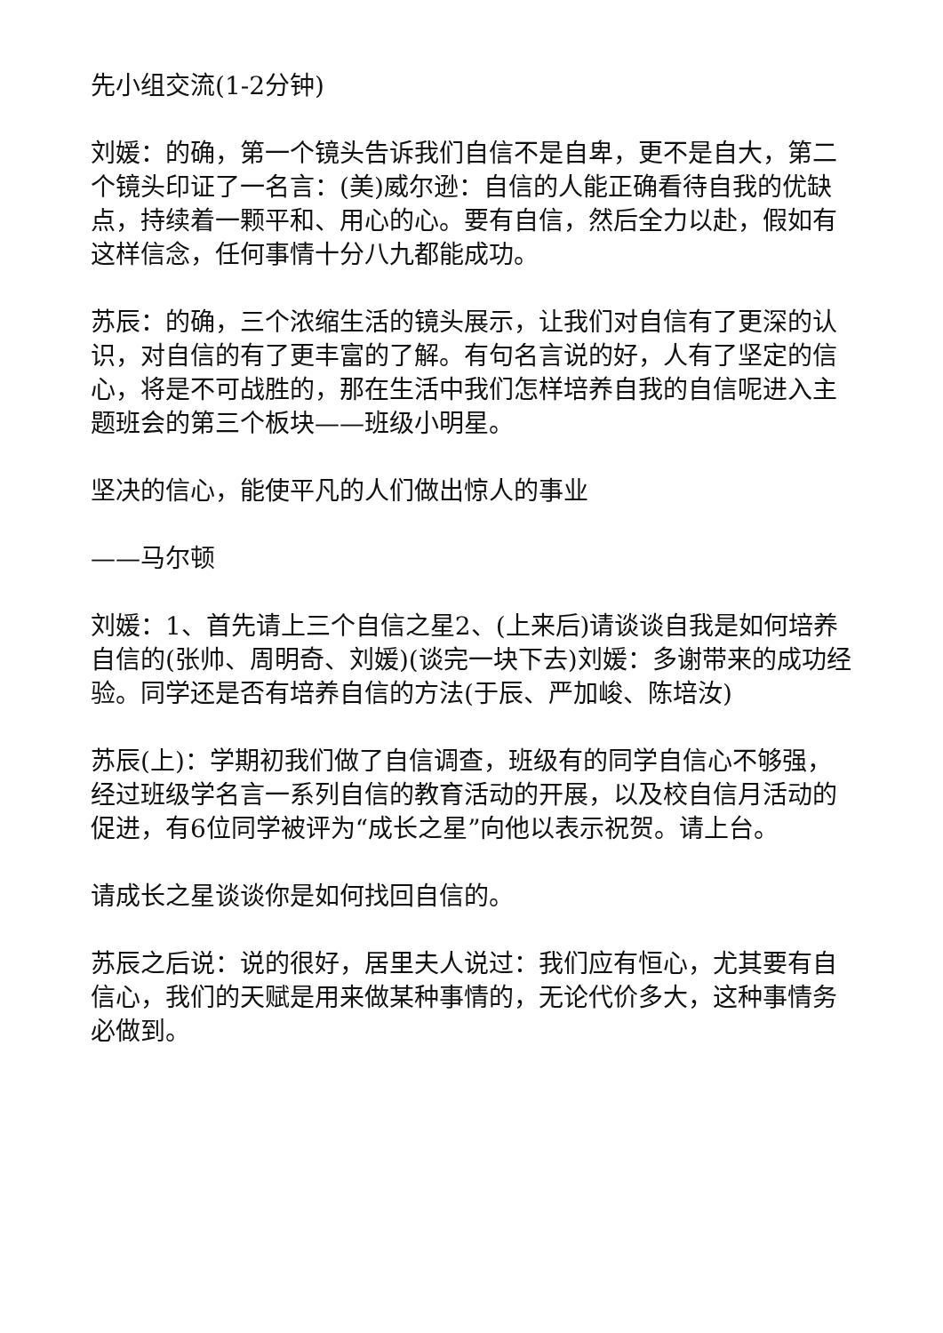先小组交流(1-2分钟)
刘媛：的确，第一个镜头告诉我们自信不是自卑，更不是自大，第二个镜头印证了一名言：(美)威尔逊：自信的人能正确看待自我的优缺点，持续着一颗平和、用心的心。要有自信，然后全力以赴，假如有这样信念，任何事情十分八九都能成功。
苏辰：的确，三个浓缩生活的镜头展示，让我们对自信有了更深的认识，对自信的有了更丰富的了解。有句名言说的好，人有了坚定的信心，将是不可战胜的，那在生活中我们怎样培养自我的自信呢进入主题班会的第三个板块——班级小明星。
坚决的信心，能使平凡的人们做出惊人的事业
——马尔顿
刘媛：1、首先请上三个自信之星2、(上来后)请谈谈自我是如何培养自信的(张帅、周明奇、刘媛)(谈完一块下去)刘媛：多谢带来的成功经验。同学还是否有培养自信的方法(于辰、严加峻、陈培汝)
苏辰(上)：学期初我们做了自信调查，班级有的同学自信心不够强，经过班级学名言一系列自信的教育活动的开展，以及校自信月活动的促进，有6位同学被评为“成长之星”向他以表示祝贺。请上台。
请成长之星谈谈你是如何找回自信的。
苏辰之后说：说的很好，居里夫人说过：我们应有恒心，尤其要有自信心，我们的天赋是用来做某种事情的，无论代价多大，这种事情务必做到。